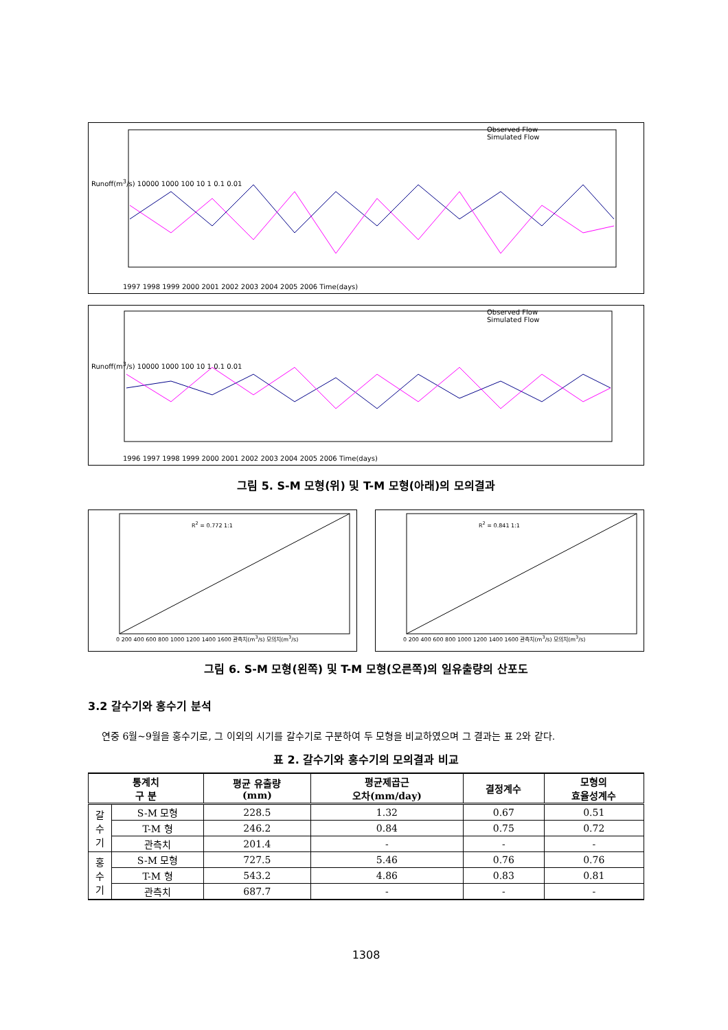Observed Flow
Simulated Flow
Runoff(m<sup>3</sup>/s) 10000 1000 100 10 1 0.1 0.01
1997 1998 1999 2000 2001 2002 2003 2004 2005 2006 Time(days)
Observed Flow
Simulated Flow
Runoff(m<sup>3</sup>/s) 10000 1000 100 10 1 0.1 0.01
1996 1997 1998 1999 2000 2001 2002 2003 2004 2005 2006 Time(days)
그림 5. S-M 모형(위) 및 T-M 모형(아래)의 모의결과
R<sup>2</sup> = 0.772 1:1
0 200 400 600 800 1000 1200 1400 1600 관측치(m<sup>3</sup>/s) 모의치(m<sup>3</sup>/s)
R<sup>2</sup> = 0.841 1:1
0 200 400 600 800 1000 1200 1400 1600 관측치(m<sup>3</sup>/s) 모의치(m<sup>3</sup>/s)
그림 6. S-M 모형(왼쪽) 및 T-M 모형(오른쪽)의 일유출량의 산포도
3.2 갈수기와 홍수기 분석
연중 6월~9월을 홍수기로, 그 이외의 시기를 갈수기로 구분하여 두 모형을 비교하였으며 그 결과는 표 2와 같다.
표 2. 갈수기와 홍수기의 모의결과 비교
| 통계치 구 분 | | 평균 유출량 (mm) | 평균제곱근 오차(mm/day) | 결정계수 | 모형의 효율성계수 |
| --- | --- | --- | --- | --- | --- |
| 갈 수 기 | S-M 모형 | 228.5 | 1.32 | 0.67 | 0.51 |
| | T-M 형 | 246.2 | 0.84 | 0.75 | 0.72 |
| | 관측치 | 201.4 | - | - | - |
| 홍 수 기 | S-M 모형 | 727.5 | 5.46 | 0.76 | 0.76 |
| | T-M 형 | 543.2 | 4.86 | 0.83 | 0.81 |
| | 관측치 | 687.7 | - | - | - |
1308